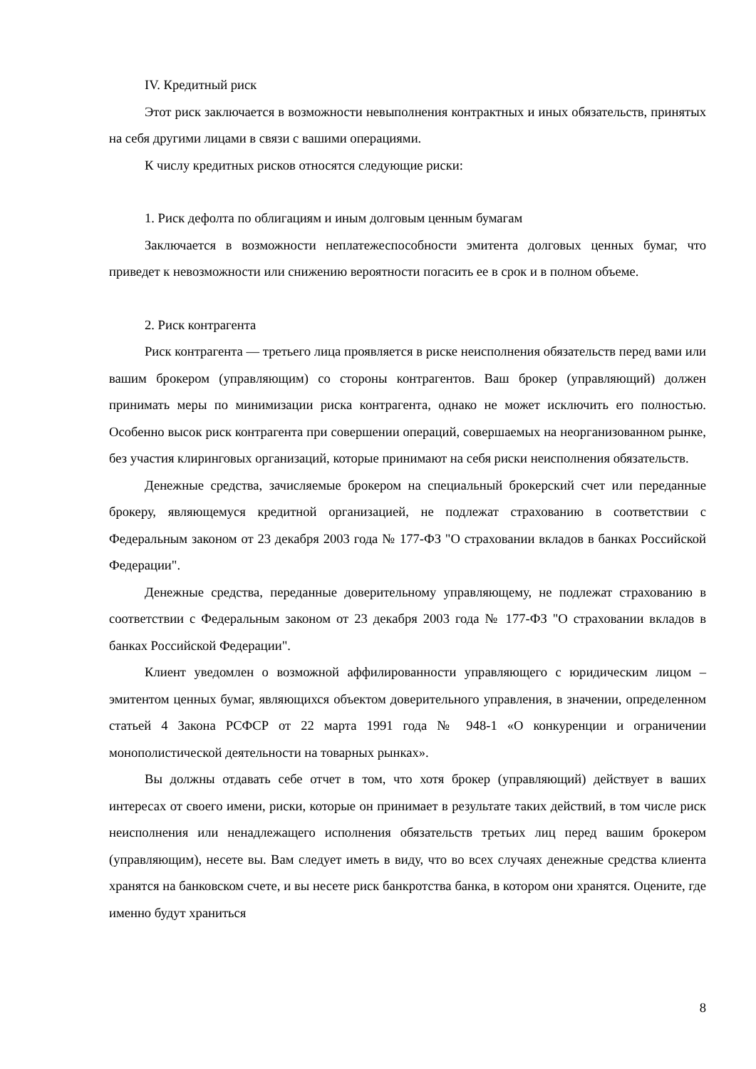IV. Кредитный риск
Этот риск заключается в возможности невыполнения контрактных и иных обязательств, принятых на себя другими лицами в связи с вашими операциями.
К числу кредитных рисков относятся следующие риски:
1. Риск дефолта по облигациям и иным долговым ценным бумагам
Заключается в возможности неплатежеспособности эмитента долговых ценных бумаг, что приведет к невозможности или снижению вероятности погасить ее в срок и в полном объеме.
2. Риск контрагента
Риск контрагента — третьего лица проявляется в риске неисполнения обязательств перед вами или вашим брокером (управляющим) со стороны контрагентов. Ваш брокер (управляющий) должен принимать меры по минимизации риска контрагента, однако не может исключить его полностью. Особенно высок риск контрагента при совершении операций, совершаемых на неорганизованном рынке, без участия клиринговых организаций, которые принимают на себя риски неисполнения обязательств.
Денежные средства, зачисляемые брокером на специальный брокерский счет или переданные брокеру, являющемуся кредитной организацией, не подлежат страхованию в соответствии с Федеральным законом от 23 декабря 2003 года № 177-ФЗ "О страховании вкладов в банках Российской Федерации".
Денежные средства, переданные доверительному управляющему, не подлежат страхованию в соответствии с Федеральным законом от 23 декабря 2003 года № 177-ФЗ "О страховании вкладов в банках Российской Федерации".
Клиент уведомлен о возможной аффилированности управляющего с юридическим лицом – эмитентом ценных бумаг, являющихся объектом доверительного управления, в значении, определенном статьей 4 Закона РСФСР от 22 марта 1991 года № 948-1 «О конкуренции и ограничении монополистической деятельности на товарных рынках».
Вы должны отдавать себе отчет в том, что хотя брокер (управляющий) действует в ваших интересах от своего имени, риски, которые он принимает в результате таких действий, в том числе риск неисполнения или ненадлежащего исполнения обязательств третьих лиц перед вашим брокером (управляющим), несете вы. Вам следует иметь в виду, что во всех случаях денежные средства клиента хранятся на банковском счете, и вы несете риск банкротства банка, в котором они хранятся. Оцените, где именно будут храниться
8